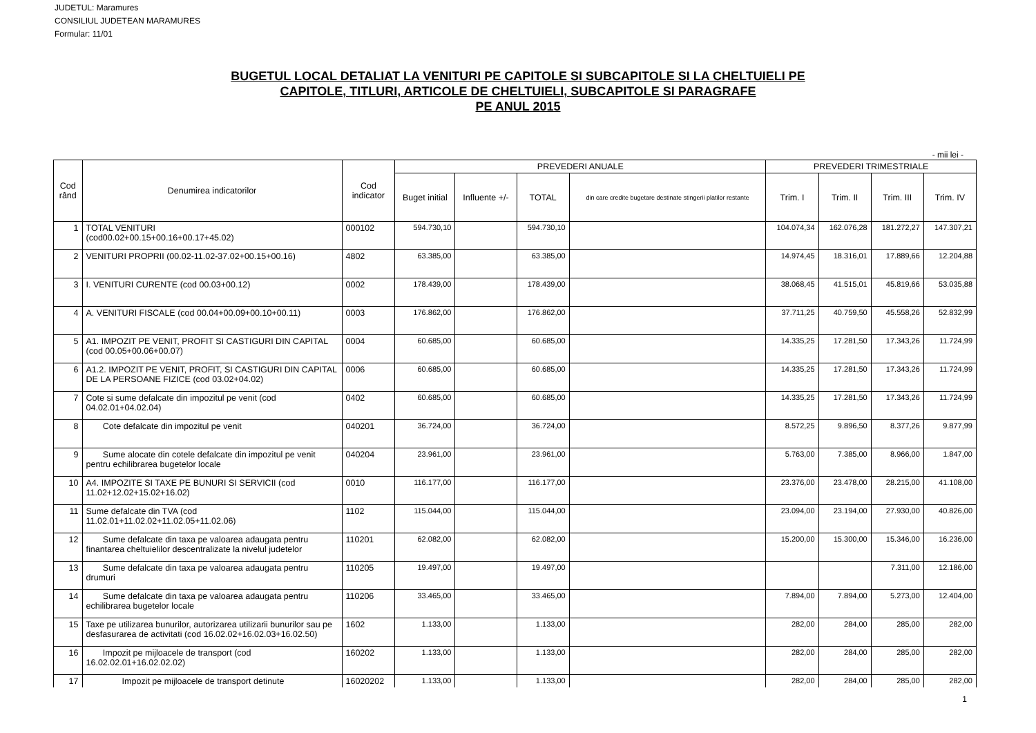JUDETUL: Maramures
CONSILIUL JUDETEAN MARAMURES
Formular: 11/01
BUGETUL LOCAL DETALIAT LA VENITURI PE CAPITOLE SI SUBCAPITOLE SI LA CHELTUIELI PE
CAPITOLE, TITLURI, ARTICOLE DE CHELTUIELI, SUBCAPITOLE SI PARAGRAFE
PE ANUL 2015
- mii lei -
| Cod rând | Denumirea indicatorilor | Cod indicator | PREVEDERI ANUALE | | | | PREVEDERI TRIMESTRIALE | | | |
| --- | --- | --- | --- | --- | --- | --- | --- | --- | --- | --- |
| | | | Buget initial | Influente +/- | TOTAL | din care credite bugetare destinate stingerii platilor restante | Trim. I | Trim. II | Trim. III | Trim. IV |
| 1 | TOTAL VENITURI (cod00.02+00.15+00.16+00.17+45.02) | 000102 | 594.730,10 | | 594.730,10 | | 104.074,34 | 162.076,28 | 181.272,27 | 147.307,21 |
| 2 | VENITURI PROPRII (00.02-11.02-37.02+00.15+00.16) | 4802 | 63.385,00 | | 63.385,00 | | 14.974,45 | 18.316,01 | 17.889,66 | 12.204,88 |
| 3 | I. VENITURI CURENTE (cod 00.03+00.12) | 0002 | 178.439,00 | | 178.439,00 | | 38.068,45 | 41.515,01 | 45.819,66 | 53.035,88 |
| 4 | A. VENITURI FISCALE (cod 00.04+00.09+00.10+00.11) | 0003 | 176.862,00 | | 176.862,00 | | 37.711,25 | 40.759,50 | 45.558,26 | 52.832,99 |
| 5 | A1. IMPOZIT PE VENIT, PROFIT SI CASTIGURI DIN CAPITAL (cod 00.05+00.06+00.07) | 0004 | 60.685,00 | | 60.685,00 | | 14.335,25 | 17.281,50 | 17.343,26 | 11.724,99 |
| 6 | A1.2. IMPOZIT PE VENIT, PROFIT, SI CASTIGURI DIN CAPITAL DE LA PERSOANE FIZICE (cod 03.02+04.02) | 0006 | 60.685,00 | | 60.685,00 | | 14.335,25 | 17.281,50 | 17.343,26 | 11.724,99 |
| 7 | Cote si sume defalcate din impozitul pe venit (cod 04.02.01+04.02.04) | 0402 | 60.685,00 | | 60.685,00 | | 14.335,25 | 17.281,50 | 17.343,26 | 11.724,99 |
| 8 | Cote defalcate din impozitul pe venit | 040201 | 36.724,00 | | 36.724,00 | | 8.572,25 | 9.896,50 | 8.377,26 | 9.877,99 |
| 9 | Sume alocate din cotele defalcate din impozitul pe venit pentru echilibrarea bugetelor locale | 040204 | 23.961,00 | | 23.961,00 | | 5.763,00 | 7.385,00 | 8.966,00 | 1.847,00 |
| 10 | A4. IMPOZITE SI TAXE PE BUNURI SI SERVICII (cod 11.02+12.02+15.02+16.02) | 0010 | 116.177,00 | | 116.177,00 | | 23.376,00 | 23.478,00 | 28.215,00 | 41.108,00 |
| 11 | Sume defalcate din TVA (cod 11.02.01+11.02.02+11.02.05+11.02.06) | 1102 | 115.044,00 | | 115.044,00 | | 23.094,00 | 23.194,00 | 27.930,00 | 40.826,00 |
| 12 | Sume defalcate din taxa pe valoarea adaugata pentru finantarea cheltuielilor descentralizate la nivelul judetelor | 110201 | 62.082,00 | | 62.082,00 | | 15.200,00 | 15.300,00 | 15.346,00 | 16.236,00 |
| 13 | Sume defalcate din taxa pe valoarea adaugata pentru drumuri | 110205 | 19.497,00 | | 19.497,00 | | | | 7.311,00 | 12.186,00 |
| 14 | Sume defalcate din taxa pe valoarea adaugata pentru echilibrarea bugetelor locale | 110206 | 33.465,00 | | 33.465,00 | | 7.894,00 | 7.894,00 | 5.273,00 | 12.404,00 |
| 15 | Taxe pe utilizarea bunurilor, autorizarea utilizarii bunurilor sau pe desfasurarea de activitati (cod 16.02.02+16.02.03+16.02.50) | 1602 | 1.133,00 | | 1.133,00 | | 282,00 | 284,00 | 285,00 | 282,00 |
| 16 | Impozit pe mijloacele de transport (cod 16.02.02.01+16.02.02.02) | 160202 | 1.133,00 | | 1.133,00 | | 282,00 | 284,00 | 285,00 | 282,00 |
| 17 | Impozit pe mijloacele de transport detinute | 16020202 | 1.133,00 | | 1.133,00 | | 282,00 | 284,00 | 285,00 | 282,00 |
1